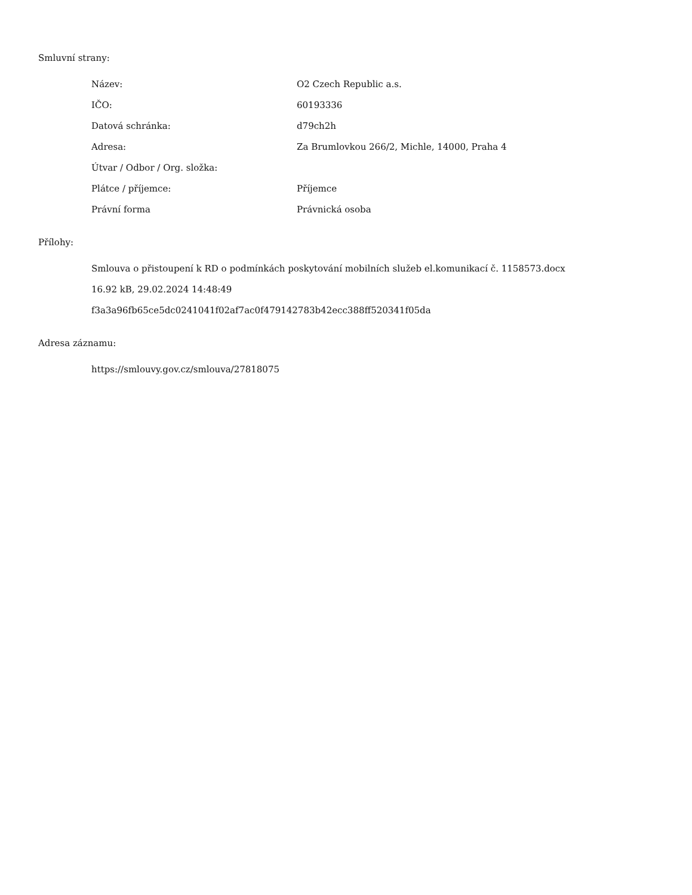Smluvní strany:
| Název: | O2 Czech Republic a.s. |
| IČO: | 60193336 |
| Datová schránka: | d79ch2h |
| Adresa: | Za Brumlovkou 266/2, Michle, 14000, Praha 4 |
| Útvar / Odbor / Org. složka: | |
| Plátce / příjemce: | Příjemce |
| Právní forma | Právnická osoba |
Přílohy:
Smlouva o přistoupení k RD o podmínkách poskytování mobilních služeb el.komunikací č. 1158573.docx
16.92 kB, 29.02.2024 14:48:49
f3a3a96fb65ce5dc0241041f02af7ac0f479142783b42ecc388ff520341f05da
Adresa záznamu:
https://smlouvy.gov.cz/smlouva/27818075